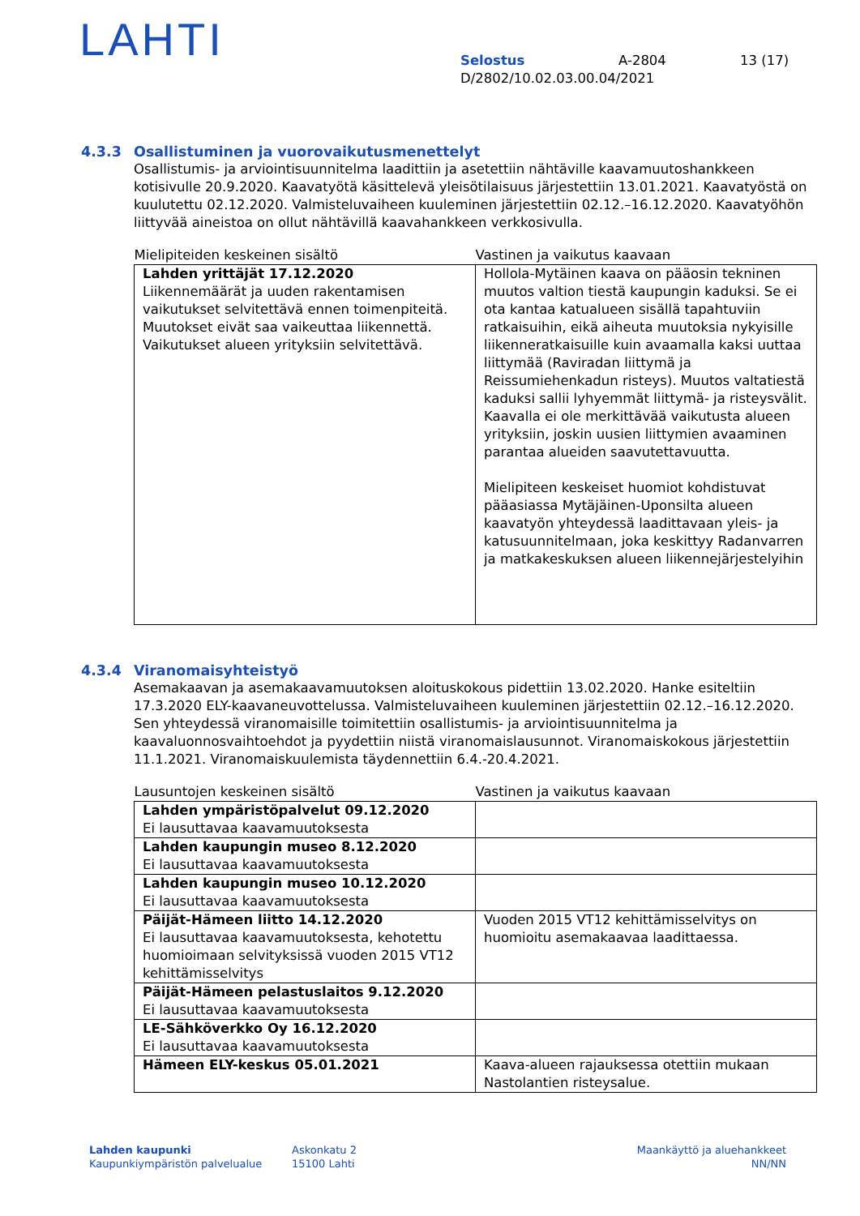LAHTI
Selostus A-2804 13 (17)
D/2802/10.02.03.00.04/2021
4.3.3 Osallistuminen ja vuorovaikutusmenettelyt
Osallistumis- ja arviointisuunnitelma laadittiin ja asetettiin nähtäville kaavamuutoshankkeen kotisivulle 20.9.2020. Kaavatyötä käsittelevä yleisötilaisuus järjestettiin 13.01.2021. Kaavatyöstä on kuulutettu 02.12.2020. Valmisteluvaiheen kuuleminen järjestettiin 02.12.–16.12.2020. Kaavatyöhön liittyvää aineistoa on ollut nähtävillä kaavahankkeen verkkosivulla.
| Mielipiteiden keskeinen sisältö | Vastinen ja vaikutus kaavaan |
| --- | --- |
| Lahden yrittäjät 17.12.2020 Liikennemäärät ja uuden rakentamisen vaikutukset selvitettävä ennen toimenpiteitä. Muutokset eivät saa vaikeuttaa liikennettä. Vaikutukset alueen yrityksiin selvitettävä. | Hollola-Mytäinen kaava on pääosin tekninen muutos valtion tiestä kaupungin kaduksi. Se ei ota kantaa katualueen sisällä tapahtuviin ratkaisuihin, eikä aiheuta muutoksia nykyisille liikenneratkaisuille kuin avaamalla kaksi uuttaa liittymää (Raviradan liittymä ja Reissumiehenkadun risteys). Muutos valtatiestä kaduksi sallii lyhyemmät liittymä- ja risteysvälit. Kaavalla ei ole merkittävää vaikutusta alueen yrityksiin, joskin uusien liittymien avaaminen parantaa alueiden saavutettavuutta. Mielipiteen keskeiset huomiot kohdistuvat pääasiassa Mytäjäinen-Uponsilta alueen kaavatyön yhteydessä laadittavaan yleis- ja katusuunnitelmaan, joka keskittyy Radanvarren ja matkakeskuksen alueen liikennejärjestelyihin |
4.3.4 Viranomaisyhteistyö
Asemakaavan ja asemakaavamuutoksen aloituskokous pidettiin 13.02.2020. Hanke esiteltiin 17.3.2020 ELY-kaavaneuvottelussa. Valmisteluvaiheen kuuleminen järjestettiin 02.12.–16.12.2020. Sen yhteydessä viranomaisille toimitettiin osallistumis- ja arviointisuunnitelma ja kaavaluonnosvaihtoehdot ja pyydettiin niistä viranomaislausunnot. Viranomaiskokous järjestettiin 11.1.2021. Viranomaiskuulemista täydennettiin 6.4.-20.4.2021.
| Lausuntojen keskeinen sisältö | Vastinen ja vaikutus kaavaan |
| --- | --- |
| Lahden ympäristöpalvelut 09.12.2020 Ei lausuttavaa kaavamuutoksesta | |
| Lahden kaupungin museo 8.12.2020 Ei lausuttavaa kaavamuutoksesta | |
| Lahden kaupungin museo 10.12.2020 Ei lausuttavaa kaavamuutoksesta | |
| Päijät-Hämeen liitto 14.12.2020 Ei lausuttavaa kaavamuutoksesta, kehotettu huomioimaan selvityksissä vuoden 2015 VT12 kehittämisselvitys | Vuoden 2015 VT12 kehittämisselvitys on huomioitu asemakaavaa laadittaessa. |
| Päijät-Hämeen pelastuslaitos 9.12.2020 Ei lausuttavaa kaavamuutoksesta | |
| LE-Sähköverkko Oy 16.12.2020 Ei lausuttavaa kaavamuutoksesta | |
| Hämeen ELY-keskus 05.01.2021 | Kaava-alueen rajauksessa otettiin mukaan Nastolantien risteysalue. |
Lahden kaupunki
Kaupunkiympäristön palvelualue
Askonkatu 2
15100 Lahti
Maankäyttö ja aluehankkeet
NN/NN